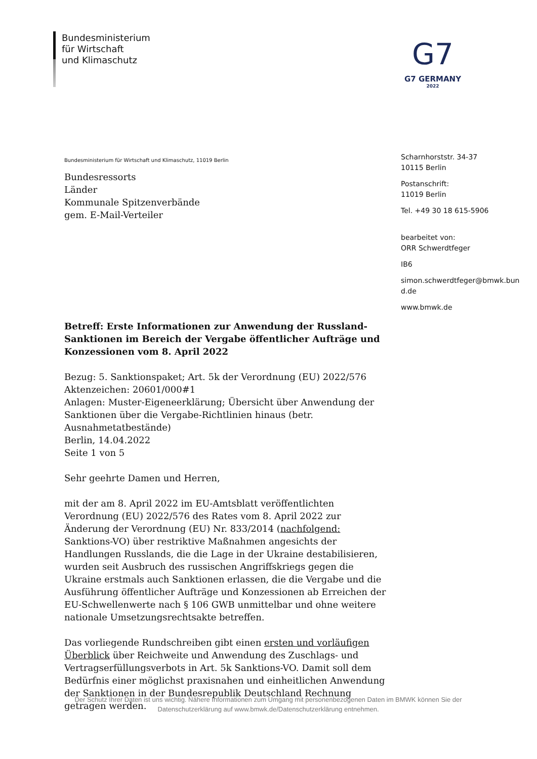Bundesministerium
für Wirtschaft
und Klimaschutz
G7
G7 GERMANY
2022
Bundesministerium für Wirtschaft und Klimaschutz, 11019 Berlin
Bundesressorts
Länder
Kommunale Spitzenverbände
gem. E-Mail-Verteiler
Betreff: Erste Informationen zur Anwendung der Russland-Sanktionen im Bereich der Vergabe öffentlicher Aufträge und Konzessionen vom 8. April 2022
Bezug: 5. Sanktionspaket; Art. 5k der Verordnung (EU) 2022/576
Aktenzeichen: 20601/000#1
Anlagen: Muster-Eigeneerklärung; Übersicht über Anwendung der Sanktionen über die Vergabe-Richtlinien hinaus (betr. Ausnahmetatbestände)
Berlin, 14.04.2022
Seite 1 von 5
Sehr geehrte Damen und Herren,
mit der am 8. April 2022 im EU-Amtsblatt veröffentlichten Verordnung (EU) 2022/576 des Rates vom 8. April 2022 zur Änderung der Verordnung (EU) Nr. 833/2014 (nachfolgend: Sanktions-VO) über restriktive Maßnahmen angesichts der Handlungen Russlands, die die Lage in der Ukraine destabilisieren, wurden seit Ausbruch des russischen Angriffskriegs gegen die Ukraine erstmals auch Sanktionen erlassen, die die Vergabe und die Ausführung öffentlicher Aufträge und Konzessionen ab Erreichen der EU-Schwellenwerte nach § 106 GWB unmittelbar und ohne weitere nationale Umsetzungsrechtsakte betreffen.
Das vorliegende Rundschreiben gibt einen ersten und vorläufigen Überblick über Reichweite und Anwendung des Zuschlags- und Vertragserfüllungsverbots in Art. 5k Sanktions-VO. Damit soll dem Bedürfnis einer möglichst praxisnahen und einheitlichen Anwendung der Sanktionen in der Bundesrepublik Deutschland Rechnung getragen werden.
Scharnhorststr. 34-37
10115 Berlin
Postanschrift:
11019 Berlin
Tel. +49 30 18 615-5906
bearbeitet von:
ORR Schwerdtfeger
IB6
simon.schwerdtfeger@bmwk.bun d.de
www.bmwk.de
Der Schutz Ihrer Daten ist uns wichtig. Nähere Informationen zum Umgang mit personenbezogenen Daten im BMWK können Sie der Datenschutzerklärung auf www.bmwk.de/Datenschutzerklärung entnehmen.